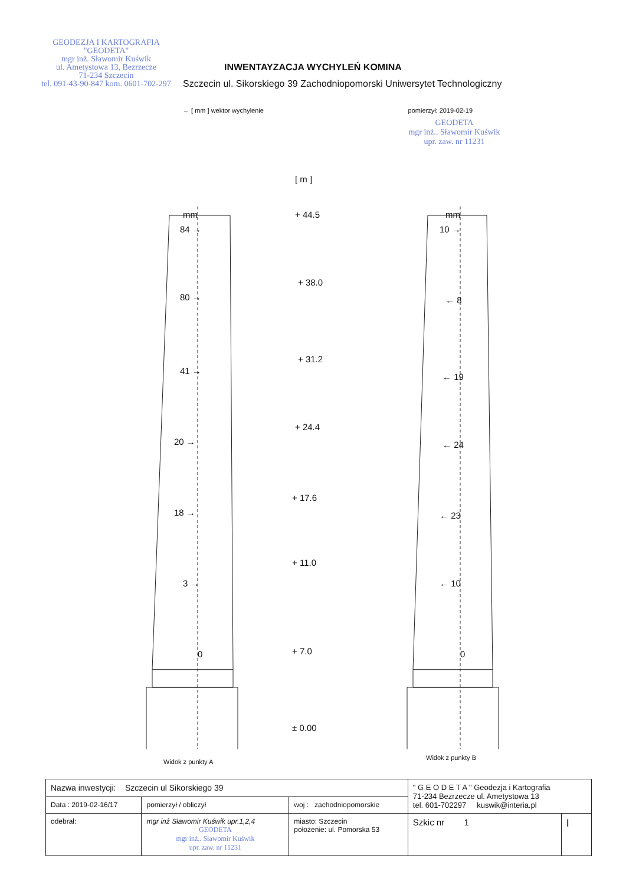GEODEZJA I KARTOGRAFIA
"GEODETA"
mgr inż. Sławomir Kuświk
ul. Ametystowa 13, Bezrzecze
71-234 Szczecin
tel. 091-43-90-847 kom. 0601-702-297
INWENTAYZACJA WYCHYLEŃ KOMINA
Szczecin ul. Sikorskiego 39 Zachodniopomorski Uniwersytet Technologiczny
← [ mm ] wektor wychylenie pomierzył: 2019-02-19
GEODETA
mgr inż.. Sławomir Kuświk
upr. zaw. nr 11231
[ m ]
mm mm
84 →
80 →
41 →
20 →
18 →
3 →
0
10 →
← 8
← 19
← 24
← 23
← 10
0
+ 44.5
+ 38.0
+ 31.2
+ 24.4
+ 17.6
+ 11.0
+ 7.0
± 0.00
Widok z punkty A
Widok z punkty B
| Nazwa inwestycji: Szczecin ul Sikorskiego 39 | | | " G E O D E T A " Geodezja i Kartografia 71-234 Bezrzecze ul. Ametystowa 13 tel. 601-702297 kuswik@interia.pl | |
| Data : 2019-02-16/17 | pomierzył / obliczył | woj : zachodniopomorskie | | |
| odebrał: | mgr inż Sławomir Kuświk upr.1,2,4 GEODETA mgr inż.. Sławomir Kuświk upr. zaw. nr 11231 | miasto: Szczecin położenie: ul. Pomorska 53 | Szkic nr 1 | I |